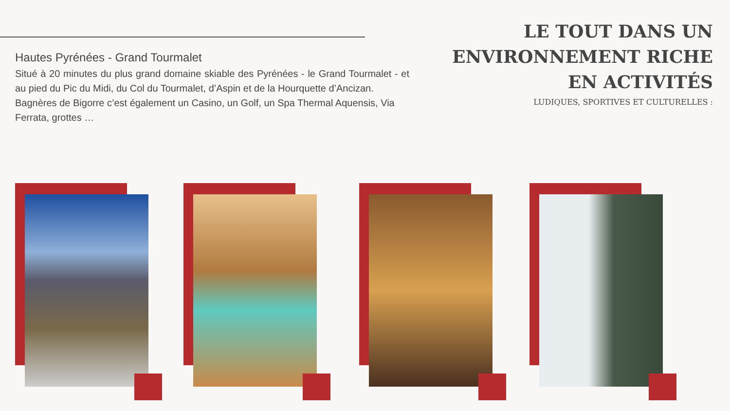Hautes Pyrénées - Grand Tourmalet
Situé à 20 minutes du plus grand domaine skiable des Pyrénées - le Grand Tourmalet - et au pied du Pic du Midi, du Col du Tourmalet, d’Aspin et de la Hourquette d’Ancizan.
Bagnères de Bigorre c’est également un Casino, un Golf, un Spa Thermal Aquensis, Via Ferrata, grottes …
LE TOUT DANS UN ENVIRONNEMENT RICHE EN ACTIVITÉS
LUDIQUES, SPORTIVES ET CULTURELLES :